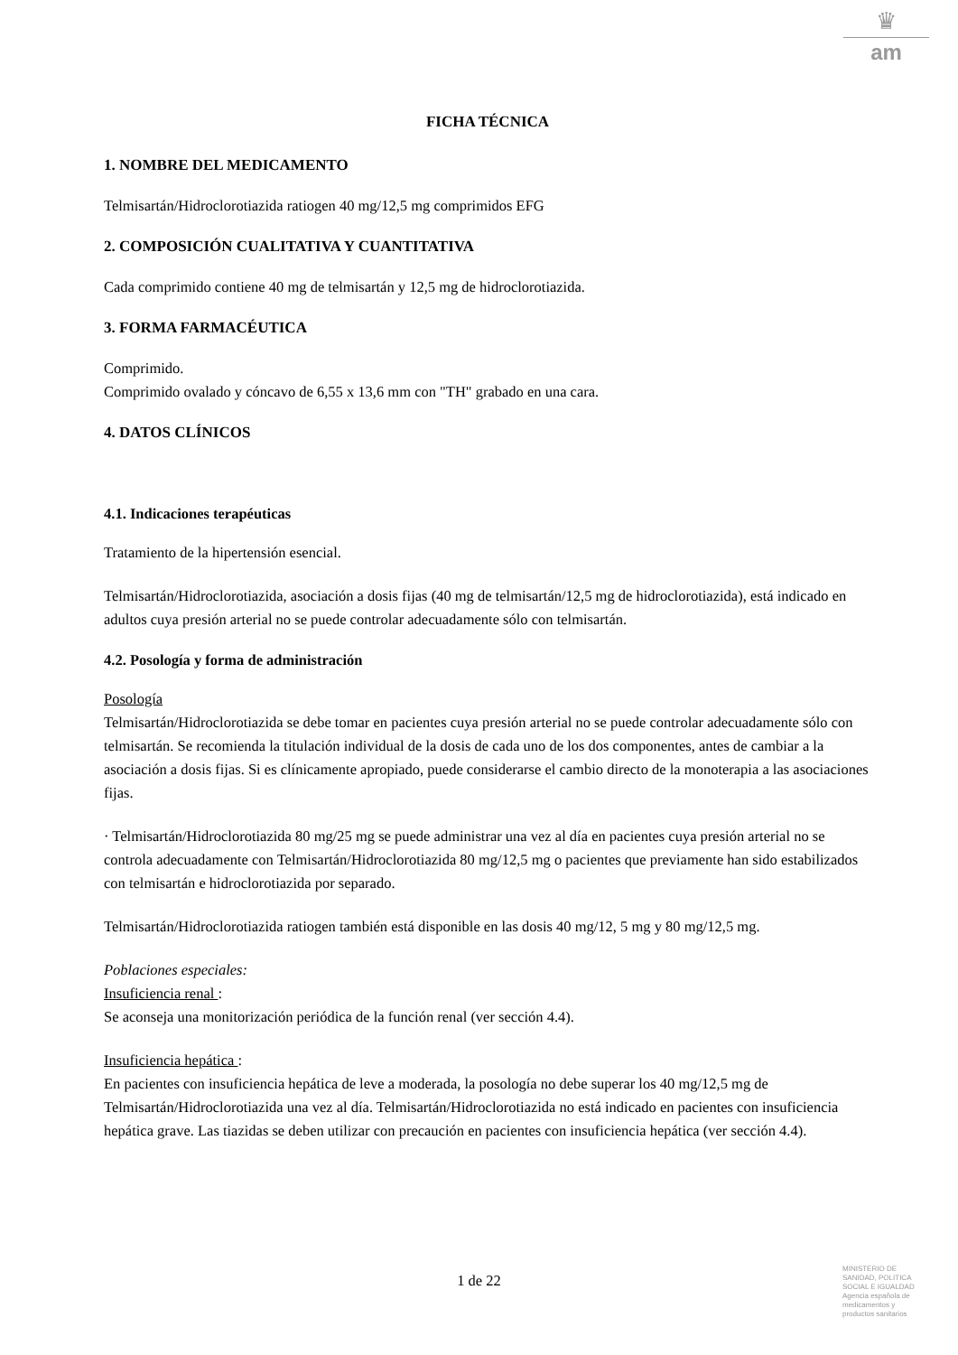♛
am
FICHA TÉCNICA
1. NOMBRE DEL MEDICAMENTO
Telmisartán/Hidroclorotiazida ratiogen 40 mg/12,5 mg comprimidos EFG
2. COMPOSICIÓN CUALITATIVA Y CUANTITATIVA
Cada comprimido contiene 40 mg de telmisartán y 12,5 mg de hidroclorotiazida.
3. FORMA FARMACÉUTICA
Comprimido.
Comprimido ovalado y cóncavo de 6,55 x 13,6 mm con "TH" grabado en una cara.
4. DATOS CLÍNICOS
4.1. Indicaciones terapéuticas
Tratamiento de la hipertensión esencial.
Telmisartán/Hidroclorotiazida, asociación a dosis fijas (40 mg de telmisartán/12,5 mg de hidroclorotiazida), está indicado en adultos cuya presión arterial no se puede controlar adecuadamente sólo con telmisartán.
4.2. Posología y forma de administración
Posología
Telmisartán/Hidroclorotiazida se debe tomar en pacientes cuya presión arterial no se puede controlar adecuadamente sólo con telmisartán. Se recomienda la titulación individual de la dosis de cada uno de los dos componentes, antes de cambiar a la asociación a dosis fijas. Si es clínicamente apropiado, puede considerarse el cambio directo de la monoterapia a las asociaciones fijas.
· Telmisartán/Hidroclorotiazida 80 mg/25 mg se puede administrar una vez al día en pacientes cuya presión arterial no se controla adecuadamente con Telmisartán/Hidroclorotiazida 80 mg/12,5 mg o pacientes que previamente han sido estabilizados con telmisartán e hidroclorotiazida por separado.
Telmisartán/Hidroclorotiazida ratiogen también está disponible en las dosis 40 mg/12, 5 mg y 80 mg/12,5 mg.
Poblaciones especiales:
Insuficiencia renal :
Se aconseja una monitorización periódica de la función renal (ver sección 4.4).
Insuficiencia hepática :
En pacientes con insuficiencia hepática de leve a moderada, la posología no debe superar los 40 mg/12,5 mg de Telmisartán/Hidroclorotiazida una vez al día. Telmisartán/Hidroclorotiazida no está indicado en pacientes con insuficiencia hepática grave. Las tiazidas se deben utilizar con precaución en pacientes con insuficiencia hepática (ver sección 4.4).
1 de 22
MINISTERIO DE
SANIDAD, POLITICA
SOCIAL E IGUALDAD
Agencia española de
medicamentos y
productos sanitarios